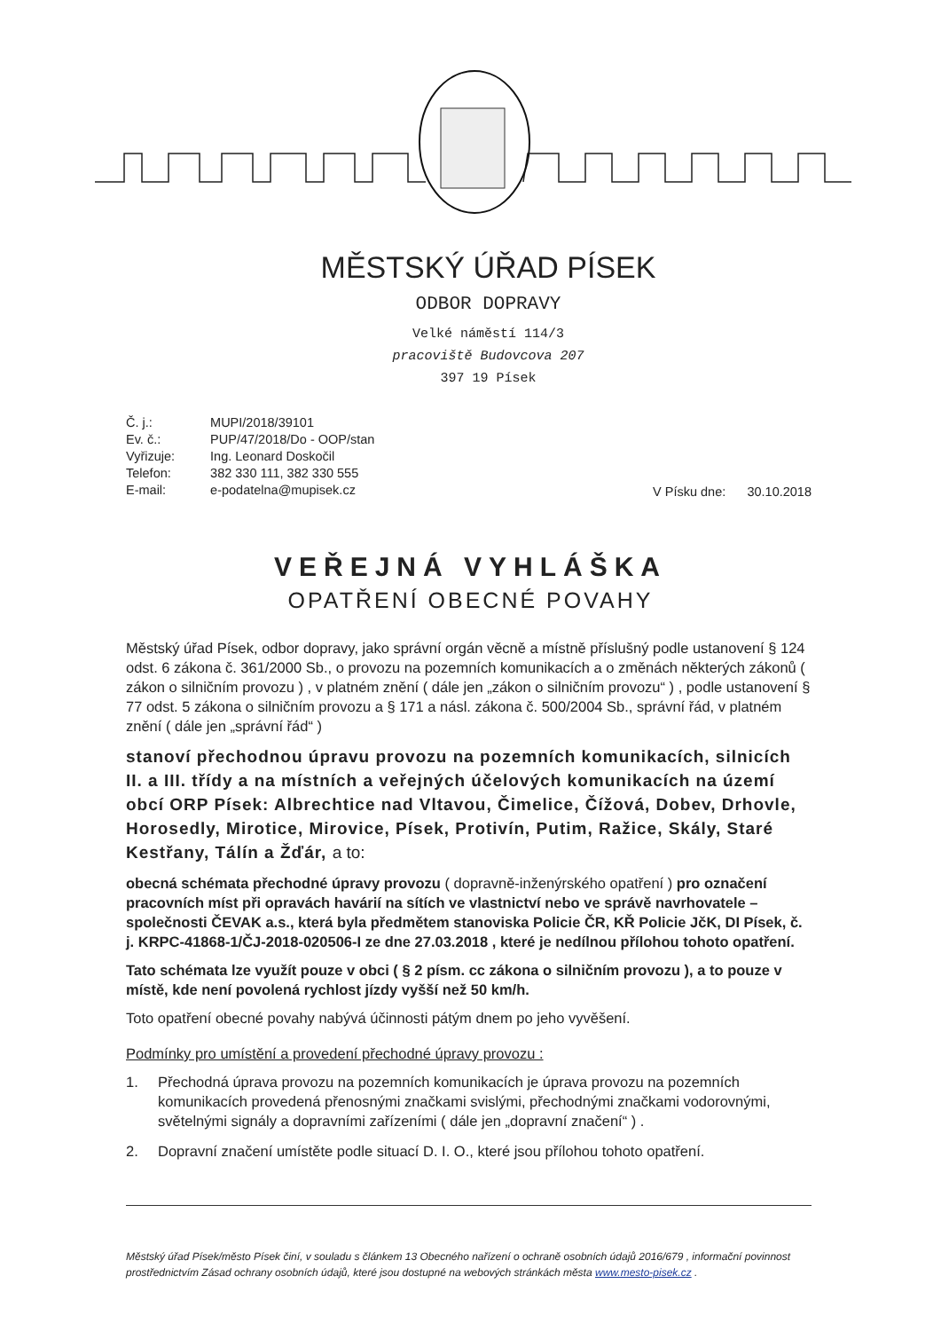MĚSTSKÝ ÚŘAD PÍSEK
ODBOR DOPRAVY
Velké náměstí 114/3
pracoviště Budovcova 207
397 19 Písek
| Č. j.: | MUPI/2018/39101 |
| Ev. č.: | PUP/47/2018/Do - OOP/stan |
| Vyřizuje: | Ing. Leonard Doskočil |
| Telefon: | 382 330 111, 382 330 555 |
| E-mail: | e-podatelna@mupisek.cz |
V Písku dne: 30.10.2018
VEŘEJNÁ VYHLÁŠKA
OPATŘENÍ OBECNÉ POVAHY
Městský úřad Písek, odbor dopravy, jako správní orgán věcně a místně příslušný podle ustanovení § 124 odst. 6 zákona č. 361/2000 Sb., o provozu na pozemních komunikacích a o změnách některých zákonů ( zákon o silničním provozu ) , v platném znění ( dále jen „zákon o silničním provozu“ ) , podle ustanovení § 77 odst. 5 zákona o silničním provozu a § 171 a násl. zákona č. 500/2004 Sb., správní řád, v platném znění ( dále jen „správní řád“ )
stanoví přechodnou úpravu provozu na pozemních komunikacích, silnicích II. a III. třídy a na místních a veřejných účelových komunikacích na území obcí ORP Písek: Albrechtice nad Vltavou, Čimelice, Čížová, Dobev, Drhovle, Horosedly, Mirotice, Mirovice, Písek, Protivín, Putim, Ražice, Skály, Staré Kestřany, Tálín a Žďár, a to:
obecná schémata přechodné úpravy provozu ( dopravně-inženýrského opatření ) pro označení pracovních míst při opravách havárií na sítích ve vlastnictví nebo ve správě navrhovatele – společnosti ČEVAK a.s., která byla předmětem stanoviska Policie ČR, KŘ Policie JčK, DI Písek, č. j. KRPC-41868-1/ČJ-2018-020506-I ze dne 27.03.2018 , které je nedílnou přílohou tohoto opatření.
Tato schémata lze využít pouze v obci ( § 2 písm. cc zákona o silničním provozu ), a to pouze v místě, kde není povolená rychlost jízdy vyšší než 50 km/h.
Toto opatření obecné povahy nabývá účinnosti pátým dnem po jeho vyvěšení.
Podmínky pro umístění a provedení přechodné úpravy provozu :
1. Přechodná úprava provozu na pozemních komunikacích je úprava provozu na pozemních komunikacích provedená přenosnými značkami svislými, přechodnými značkami vodorovnými, světelnými signály a dopravními zařízeními ( dále jen „dopravní značení“ ) .
2. Dopravní značení umístěte podle situací D. I. O., které jsou přílohou tohoto opatření.
Městský úřad Písek/město Písek činí, v souladu s článkem 13 Obecného nařízení o ochraně osobních údajů 2016/679 , informační povinnost prostřednictvím Zásad ochrany osobních údajů, které jsou dostupné na webových stránkách města www.mesto-pisek.cz .